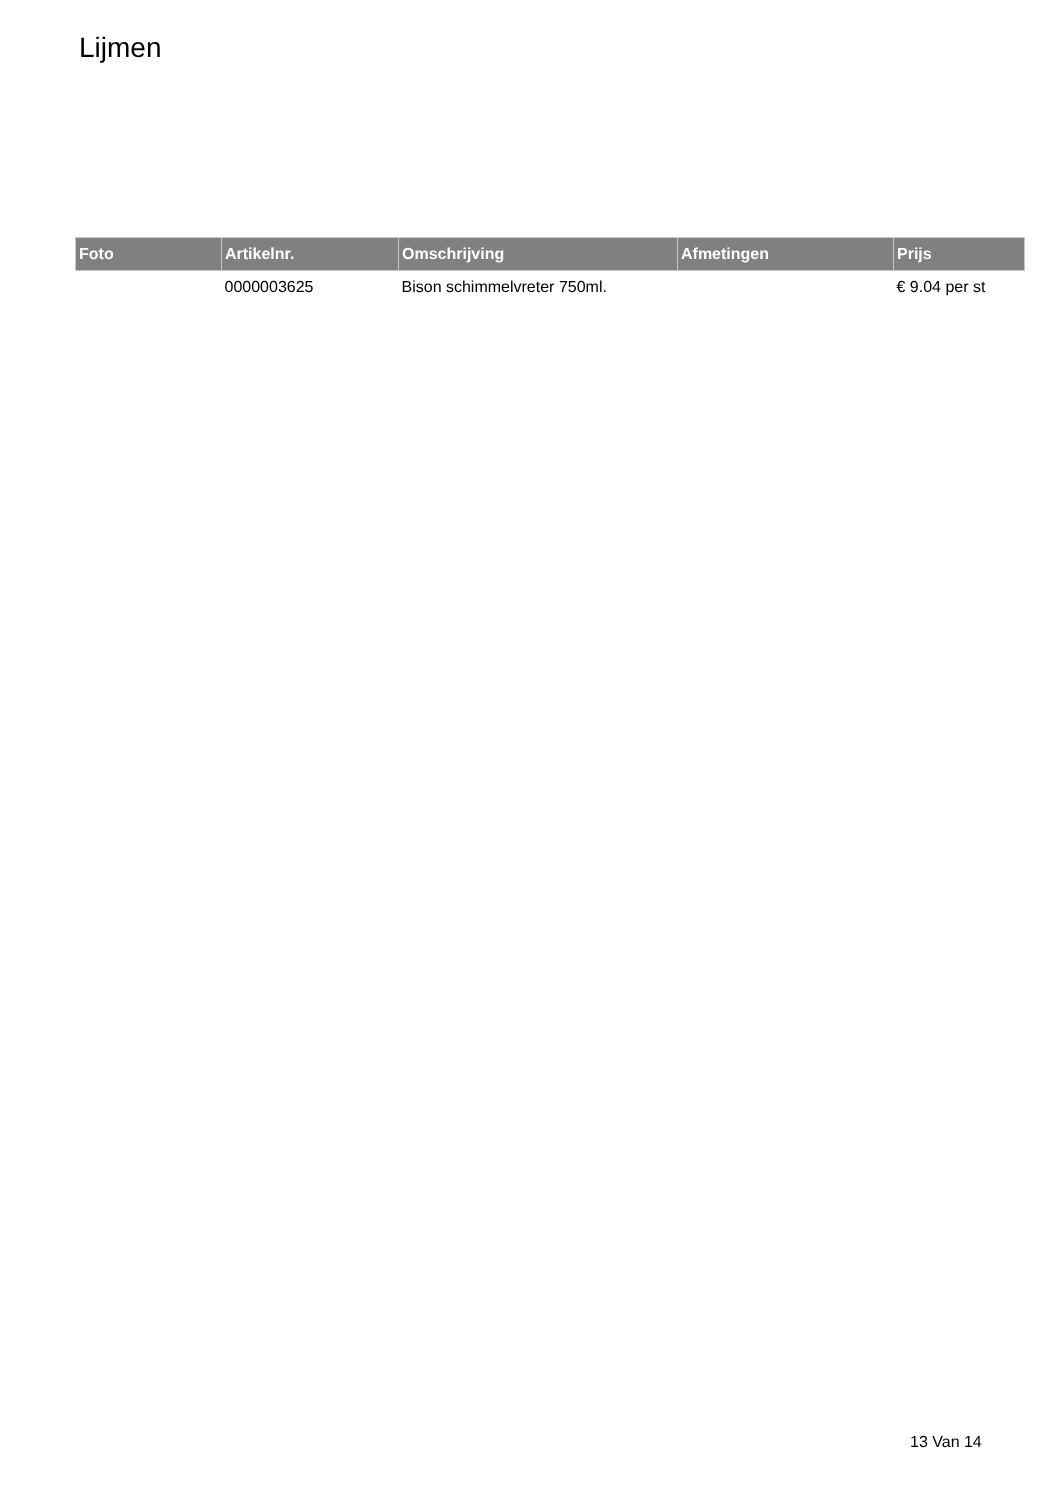Lijmen
| Foto | Artikelnr. | Omschrijving | Afmetingen | Prijs |
| --- | --- | --- | --- | --- |
| | 0000003625 | Bison schimmelvreter 750ml. | | € 9.04 per st |
13 Van 14